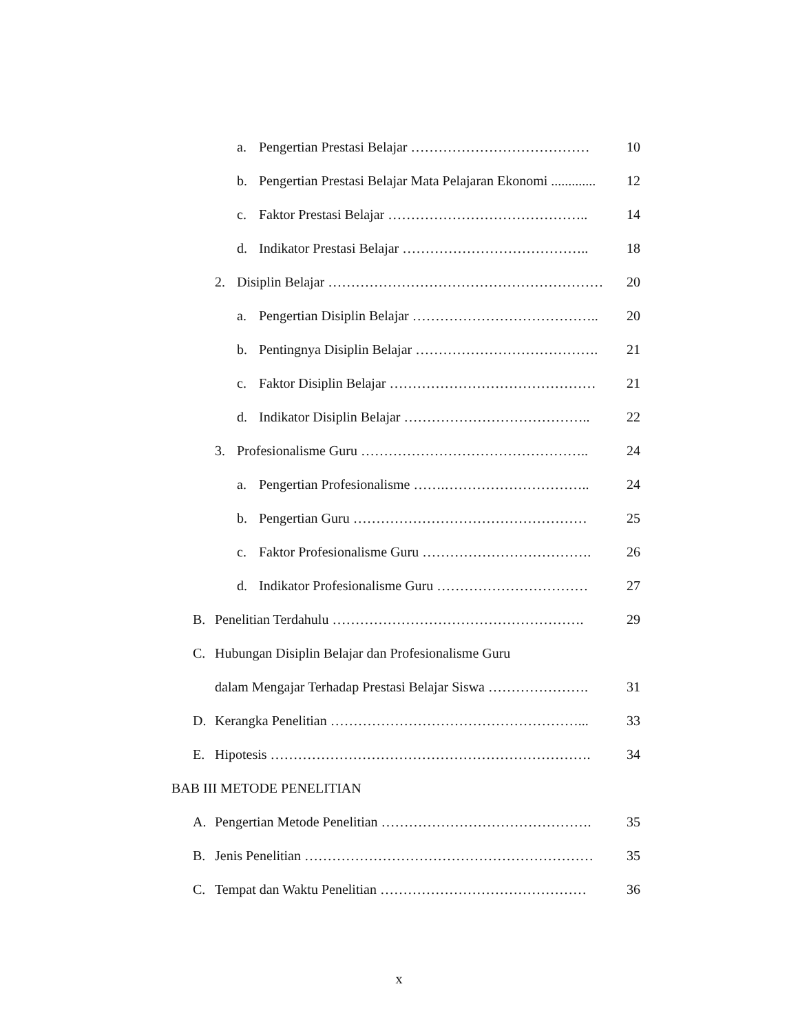a. Pengertian Prestasi Belajar ………………………………… 10
b. Pengertian Prestasi Belajar Mata Pelajaran Ekonomi ............. 12
c. Faktor Prestasi Belajar …………………………………….. 14
d. Indikator Prestasi Belajar ………………………………….. 18
2. Disiplin Belajar …………………………………………………… 20
a. Pengertian Disiplin Belajar ………………………………….. 20
b. Pentingnya Disiplin Belajar …………………………………. 21
c. Faktor Disiplin Belajar ……………………………………… 21
d. Indikator Disiplin Belajar ………………………………….. 22
3. Profesionalisme Guru ………………………………………….. 24
a. Pengertian Profesionalisme …….………………………….. 24
b. Pengertian Guru …………………………………………… 25
c. Faktor Profesionalisme Guru ………………………………. 26
d. Indikator Profesionalisme Guru …………………………… 27
B. Penelitian Terdahulu ………………………………………………. 29
C. Hubungan Disiplin Belajar dan Profesionalisme Guru
dalam Mengajar Terhadap Prestasi Belajar Siswa …………………. 31
D. Kerangka Penelitian ………………………………………………... 33
E. Hipotesis ……………………………………………………………. 34
BAB III METODE PENELITIAN
A. Pengertian Metode Penelitian ………………………………………. 35
B. Jenis Penelitian ……………………………………………………… 35
C. Tempat dan Waktu Penelitian ……………………………………… 36
x